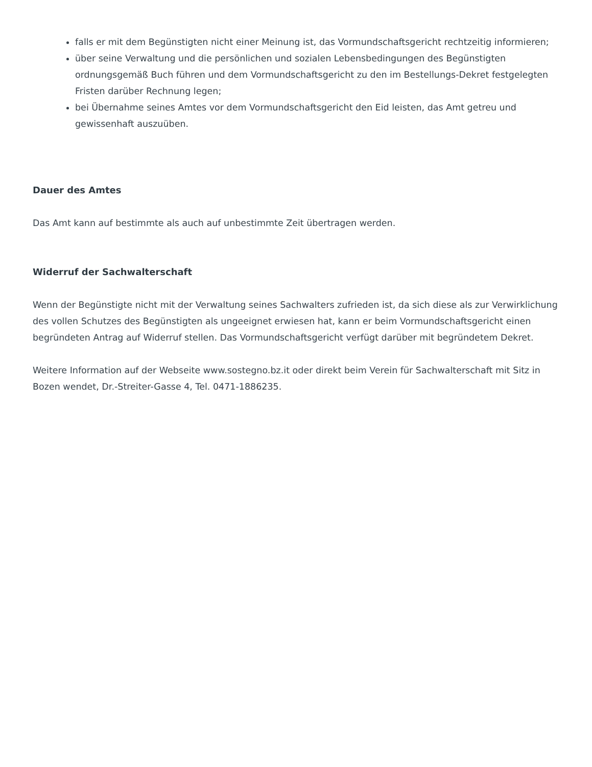falls er mit dem Begünstigten nicht einer Meinung ist, das Vormundschaftsgericht rechtzeitig informieren;
über seine Verwaltung und die persönlichen und sozialen Lebensbedingungen des Begünstigten ordnungsgemäß Buch führen und dem Vormundschaftsgericht zu den im Bestellungs-Dekret festgelegten Fristen darüber Rechnung legen;
bei Übernahme seines Amtes vor dem Vormundschaftsgericht den Eid leisten, das Amt getreu und gewissenhaft auszuüben.
Dauer des Amtes
Das Amt kann auf bestimmte als auch auf unbestimmte Zeit übertragen werden.
Widerruf der Sachwalterschaft
Wenn der Begünstigte nicht mit der Verwaltung seines Sachwalters zufrieden ist, da sich diese als zur Verwirklichung des vollen Schutzes des Begünstigten als ungeeignet erwiesen hat, kann er beim Vormundschaftsgericht einen begründeten Antrag auf Widerruf stellen. Das Vormundschaftsgericht verfügt darüber mit begründetem Dekret.
Weitere Information auf der Webseite www.sostegno.bz.it oder direkt beim Verein für Sachwalterschaft mit Sitz in Bozen wendet, Dr.-Streiter-Gasse 4, Tel. 0471-1886235.